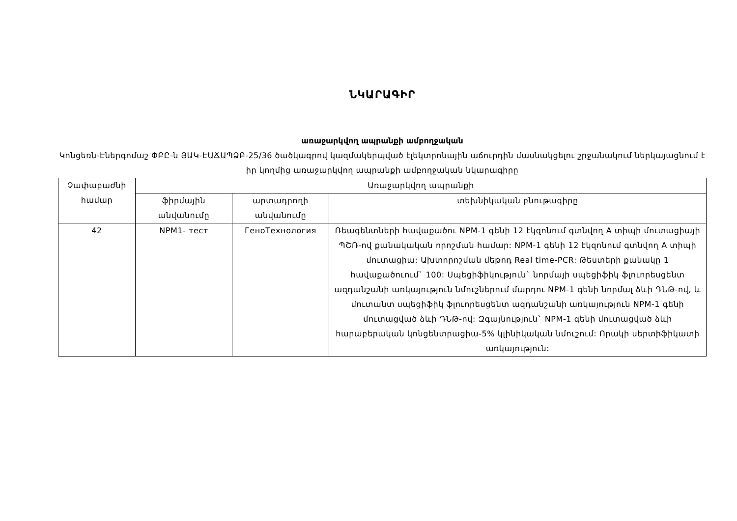ՆԿԱՐԱԳԻՐ
առաջարկվող ապրանքի ամբողջական
Կոնցեռն-Էներգոմաշ ՓԲԸ-ն ՅԱԿ-ԷԱՃԱՊՁԲ-25/36 ծածկագրով կազմակերպված էլեկտրոնային աճուրդին մասնակցելու շրջանակում ներկայացնում է իր կողմից առաջարկվող ապրանքի ամբողջական նկարագիրը
| Չափաբաժնի համար | Առաջարկվող ապրանքի | | |
| --- | --- | --- | --- |
| | ֆիրմային անվանումը | արտադրողի անվանումը | տեխնիկական բնութագիրը |
| 42 | NPM1- тест | ГеноТехнология | Ռեագենտների հավաքածու NPM-1 գենի 12 էկզոնում գտնվող A տիպի մուտացիայի ՊՇՌ-ով քանակական որոշման համար: NPM-1 գենի 12 էկզոնում գտնվող A տիպի մուտացիա: Ախտորոշման մեթոդ Real time-PCR: Թեստերի քանակը 1 հավաքածուում` 100: Սպեցիֆիկություն` նորմայի սպեցիֆիկ ֆլուորեսցենտ ազդանշանի առկայություն նմուշներում մարդու NPM-1 գենի նորմալ ձևի ԴՆԹ-ով, և մուտանտ սպեցիֆիկ ֆլուորեսցենտ ազդանշանի առկայություն NPM-1 գենի մուտացված ձևի ԴՆԹ-ով: Զգայնություն` NPM-1 գենի մուտացված ձևի հարաբերական կոնցենտրացիա-5% կլինիկական նմուշում: Որակի սերտիֆիկատի առկայություն: |